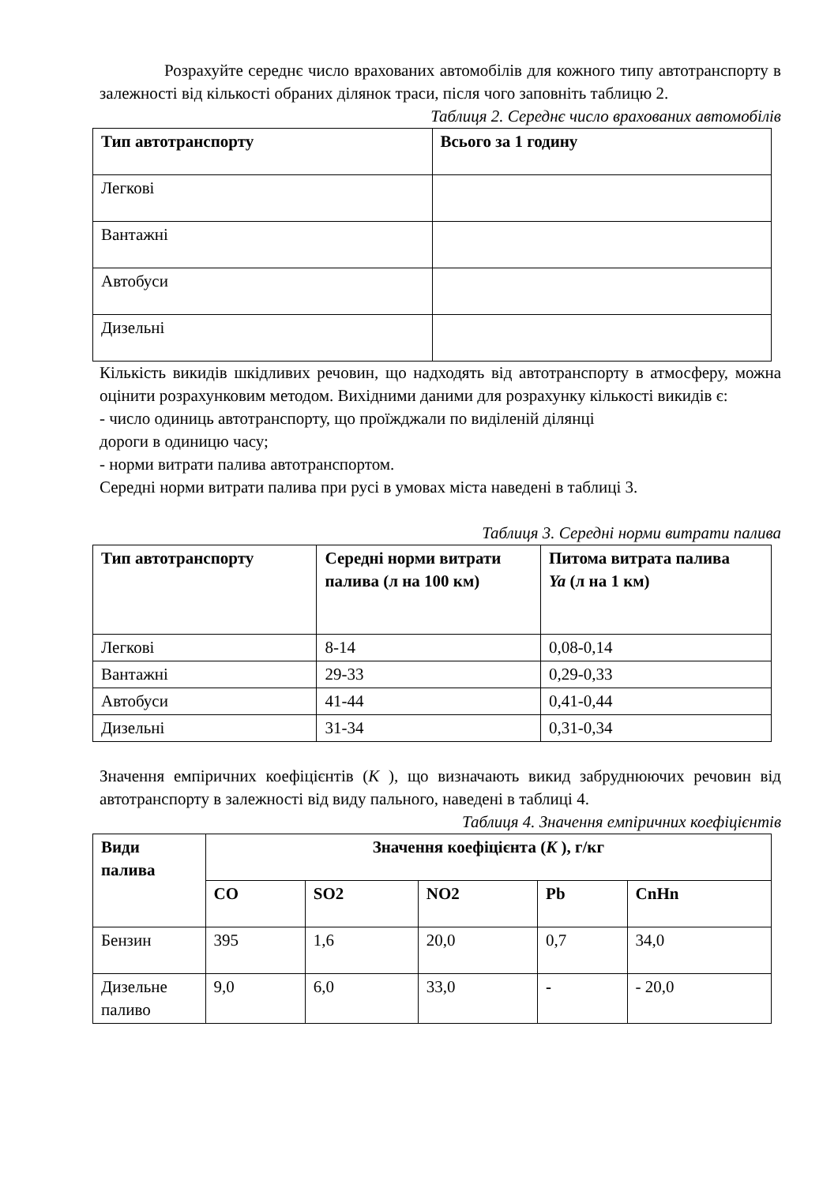Розрахуйте середнє число врахованих автомобілів для кожного типу автотранспорту в залежності від кількості обраних ділянок траси, після чого заповніть таблицю 2.
Таблиця 2. Середнє число врахованих автомобілів
| Тип автотранспорту | Всього за 1 годину |
| --- | --- |
| Легкові | |
| Вантажні | |
| Автобуси | |
| Дизельні | |
Кількість викидів шкідливих речовин, що надходять від автотранспорту в атмосферу, можна оцінити розрахунковим методом. Вихідними даними для розрахунку кількості викидів є:
- число одиниць автотранспорту, що проїжджали по виділеній ділянці
дороги в одиницю часу;
- норми витрати палива автотранспортом.
Середні норми витрати палива при русі в умовах міста наведені в таблиці 3.
Таблиця 3. Середні норми витрати палива
| Тип автотранспорту | Середні норми витрати палива (л на 100 км) | Питома витрата палива Ya (л на 1 км) |
| --- | --- | --- |
| Легкові | 8-14 | 0,08-0,14 |
| Вантажні | 29-33 | 0,29-0,33 |
| Автобуси | 41-44 | 0,41-0,44 |
| Дизельні | 31-34 | 0,31-0,34 |
Значення емпіричних коефіцієнтів (K ), що визначають викид забруднюючих речовин від автотранспорту в залежності від виду пального, наведені в таблиці 4.
Таблиця 4. Значення емпіричних коефіцієнтів
| Види палива | Значення коефіцієнта ( K ), г/кг | | | | |
| --- | --- | --- | --- | --- | --- |
| | CO | SO2 | NO2 | Pb | CnHn |
| Бензин | 395 | 1,6 | 20,0 | 0,7 | 34,0 |
| Дизельне паливо | 9,0 | 6,0 | 33,0 | - | - 20,0 |